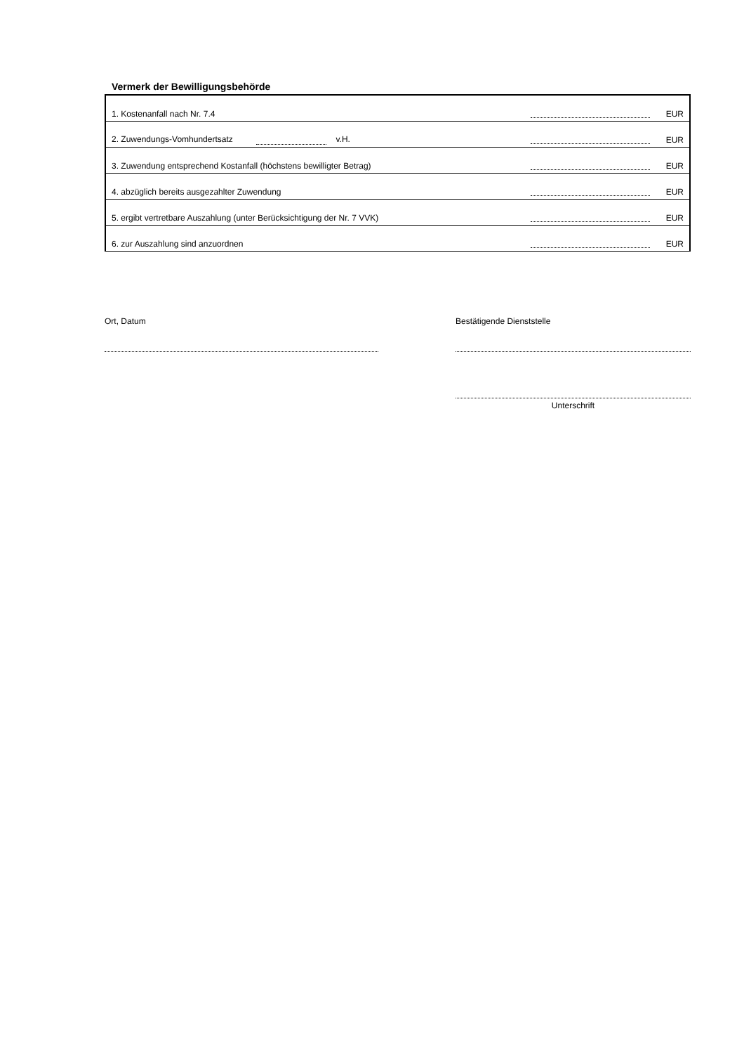Vermerk der Bewilligungsbehörde
| 1. Kostenanfall nach Nr. 7.4 | | EUR |
| 2. Zuwendungs-Vomhundertsatz v.H. | | EUR |
| 3. Zuwendung entsprechend Kostanfall (höchstens bewilligter Betrag) | | EUR |
| 4. abzüglich bereits ausgezahlter Zuwendung | | EUR |
| 5. ergibt vertretbare Auszahlung (unter Berücksichtigung der Nr. 7 VVK) | | EUR |
| 6. zur Auszahlung sind anzuordnen | | EUR |
Ort, Datum Bestätigende Dienststelle
Unterschrift